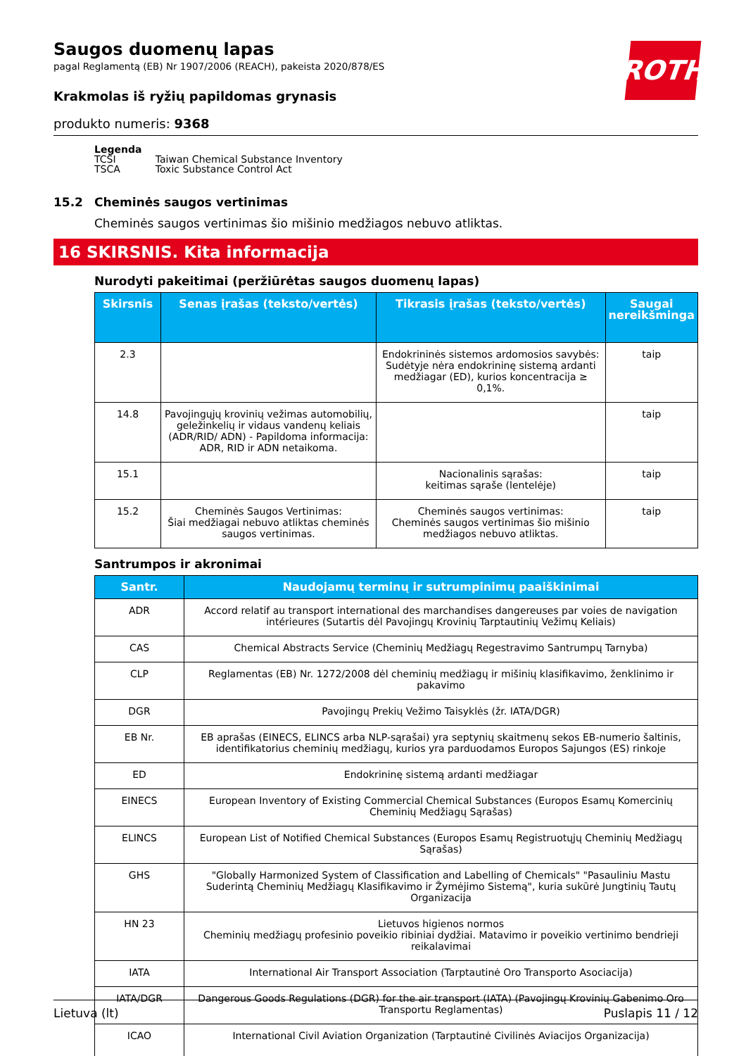ROTH
Saugos duomenų lapas
pagal Reglamentą (EB) Nr 1907/2006 (REACH), pakeista 2020/878/ES
Krakmolas iš ryžių papildomas grynasis
produkto numeris: 9368
Legenda
| TCSI | Taiwan Chemical Substance Inventory |
| TSCA | Toxic Substance Control Act |
15.2 Cheminės saugos vertinimas
Cheminės saugos vertinimas šio mišinio medžiagos nebuvo atliktas.
16 SKIRSNIS. Kita informacija
Nurodyti pakeitimai (peržiūrėtas saugos duomenų lapas)
| Skirsnis | Senas įrašas (teksto/vertės) | Tikrasis įrašas (teksto/vertės) | Saugai nereikšminga |
| --- | --- | --- | --- |
| 2.3 | | Endokrininės sistemos ardomosios savybės: Sudėtyje nėra endokrininę sistemą ardanti medžiagar (ED), kurios koncentracija ≥ 0,1%. | taip |
| 14.8 | Pavojingųjų krovinių vežimas automobilių, geležinkelių ir vidaus vandenų keliais (ADR/RID/ ADN) - Papildoma informacija: ADR, RID ir ADN netaikoma. | | taip |
| 15.1 | | Nacionalinis sąrašas: keitimas sąraše (lentelėje) | taip |
| 15.2 | Cheminės Saugos Vertinimas: Šiai medžiagai nebuvo atliktas cheminės saugos vertinimas. | Cheminės saugos vertinimas: Cheminės saugos vertinimas šio mišinio medžiagos nebuvo atliktas. | taip |
Santrumpos ir akronimai
| Santr. | Naudojamų terminų ir sutrumpinimų paaiškinimai |
| --- | --- |
| ADR | Accord relatif au transport international des marchandises dangereuses par voies de navigation intérieures (Sutartis dėl Pavojingų Krovinių Tarptautinių Vežimų Keliais) |
| CAS | Chemical Abstracts Service (Cheminių Medžiagų Regestravimo Santrumpų Tarnyba) |
| CLP | Reglamentas (EB) Nr. 1272/2008 dėl cheminių medžiagų ir mišinių klasifikavimo, ženklinimo ir pakavimo |
| DGR | Pavojingų Prekių Vežimo Taisyklės (žr. IATA/DGR) |
| EB Nr. | EB aprašas (EINECS, ELINCS arba NLP-sąrašai) yra septynių skaitmenų sekos EB-numerio šaltinis, identifikatorius cheminių medžiagų, kurios yra parduodamos Europos Sajungos (ES) rinkoje |
| ED | Endokrininę sistemą ardanti medžiagar |
| EINECS | European Inventory of Existing Commercial Chemical Substances (Europos Esamų Komercinių Cheminių Medžiagų Sąrašas) |
| ELINCS | European List of Notified Chemical Substances (Europos Esamų Registruotųjų Cheminių Medžiagų Sąrašas) |
| GHS | "Globally Harmonized System of Classification and Labelling of Chemicals" "Pasauliniu Mastu Suderintą Cheminių Medžiagų Klasifikavimo ir Žymėjimo Sistemą", kuria sukūrė Jungtinių Tautų Organizacija |
| HN 23 | Lietuvos higienos normos Cheminių medžiagų profesinio poveikio ribiniai dydžiai. Matavimo ir poveikio vertinimo bendrieji reikalavimai |
| IATA | International Air Transport Association (Tarptautinė Oro Transporto Asociacija) |
| IATA/DGR | Dangerous Goods Regulations (DGR) for the air transport (IATA) (Pavojingų Krovinių Gabenimo Oro Transportu Reglamentas) |
| ICAO | International Civil Aviation Organization (Tarptautinė Civilinės Aviacijos Organizacija) |
Lietuva (lt) Puslapis 11 / 12